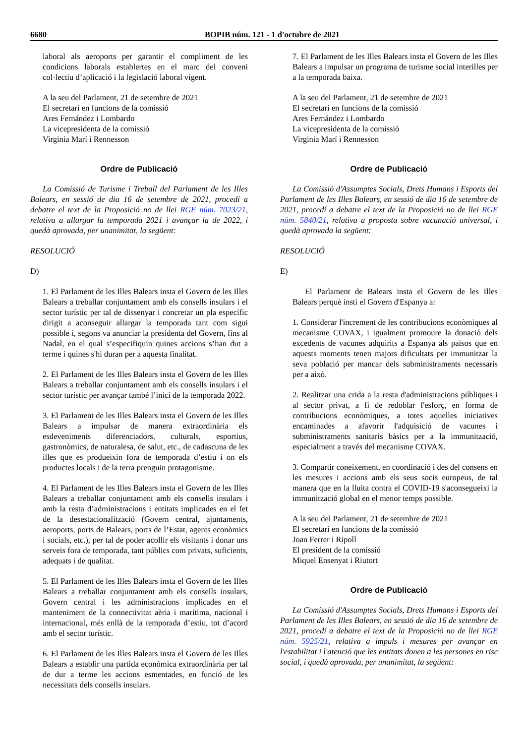6680 BOPIB núm. 121 - 1 d'octubre de 2021
laboral als aeroports per garantir el compliment de les condicions laborals establertes en el marc del conveni col·lectiu d’aplicació i la legislació laboral vigent.
A la seu del Parlament, 21 de setembre de 2021
El secretari en funcions de la comissió
Ares Fernández i Lombardo
La vicepresidenta de la comissió
Virginia Marí i Rennesson
Ordre de Publicació
La Comissió de Turisme i Treball del Parlament de les Illes Balears, en sessió de dia 16 de setembre de 2021, procedí a debatre el text de la Proposició no de llei RGE núm. 7023/21, relativa a allargar la temporada 2021 i avançar la de 2022, i quedà aprovada, per unanimitat, la següent:
RESOLUCIÓ
D)
1. El Parlament de les Illes Balears insta el Govern de les Illes Balears a treballar conjuntament amb els consells insulars i el sector turístic per tal de dissenyar i concretar un pla específic dirigit a aconseguir allargar la temporada tant com sigui possible i, segons va anunciar la presidenta del Govern, fins al Nadal, en el qual s’especifiquin quines accions s’han dut a terme i quines s'hi duran per a aquesta finalitat.
2. El Parlament de les Illes Balears insta el Govern de les Illes Balears a treballar conjuntament amb els consells insulars i el sector turístic per avançar també l’inici de la temporada 2022.
3. El Parlament de les Illes Balears insta el Govern de les Illes Balears a impulsar de manera extraordinària els esdeveniments diferenciadors, culturals, esportius, gastronòmics, de naturalesa, de salut, etc., de cadascuna de les illes que es produeixin fora de temporada d’estiu i on els productes locals i de la terra prenguin protagonisme.
4. El Parlament de les Illes Balears insta el Govern de les Illes Balears a treballar conjuntament amb els consells insulars i amb la resta d’administracions i entitats implicades en el fet de la desestacionalització (Govern central, ajuntaments, aeroports, ports de Balears, ports de l’Estat, agents econòmics i socials, etc.), per tal de poder acollir els visitants i donar uns serveis fora de temporada, tant públics com privats, suficients, adequats i de qualitat.
5. El Parlament de les Illes Balears insta el Govern de les Illes Balears a treballar conjuntament amb els consells insulars, Govern central i les administracions implicades en el manteniment de la connectivitat aèria i marítima, nacional i internacional, més enllà de la temporada d’estiu, tot d’acord amb el sector turístic.
6. El Parlament de les Illes Balears insta el Govern de les Illes Balears a establir una partida econòmica extraordinària per tal de dur a terme les accions esmentades, en funció de les necessitats dels consells insulars.
7. El Parlament de les Illes Balears insta el Govern de les Illes Balears a impulsar un programa de turisme social interilles per a la temporada baixa.
A la seu del Parlament, 21 de setembre de 2021
El secretari en funcions de la comissió
Ares Fernández i Lombardo
La vicepresidenta de la comissió
Virginia Marí i Rennesson
Ordre de Publicació
La Comissió d'Assumptes Socials, Drets Humans i Esports del Parlament de les Illes Balears, en sessió de dia 16 de setembre de 2021, procedí a debatre el text de la Proposició no de llei RGE núm. 5840/21, relativa a proposta sobre vacunació universal, i quedà aprovada la següent:
RESOLUCIÓ
E)
El Parlament de Balears insta el Govern de les Illes Balears perquè insti el Govern d'Espanya a:
1. Considerar l'increment de les contribucions econòmiques al mecanisme COVAX, i igualment promoure la donació dels excedents de vacunes adquirits a Espanya als països que en aquests moments tenen majors dificultats per immunitzar la seva població per mancar dels subministraments necessaris per a això.
2. Realitzar una crida a la resta d'administracions públiques i al sector privat, a fi de redoblar l'esforç, en forma de contribucions econòmiques, a totes aquelles iniciatives encaminades a afavorir l'adquisició de vacunes i subministraments sanitaris bàsics per a la immunització, especialment a través del mecanisme COVAX.
3. Compartir coneixement, en coordinació i des del consens en les mesures i accions amb els seus socis europeus, de tal manera que en la lluita contra el COVID-19 s'aconsegueixi la immunització global en el menor temps possible.
A la seu del Parlament, 21 de setembre de 2021
El secretari en funcions de la comissió
Joan Ferrer i Ripoll
El president de la comissió
Miquel Ensenyat i Riutort
Ordre de Publicació
La Comissió d'Assumptes Socials, Drets Humans i Esports del Parlament de les Illes Balears, en sessió de dia 16 de setembre de 2021, procedí a debatre el text de la Proposició no de llei RGE núm. 5925/21, relativa a impuls i mesures per avançar en l'estabilitat i l'atenció que les entitats donen a les persones en risc social, i quedà aprovada, per unanimitat, la següent: